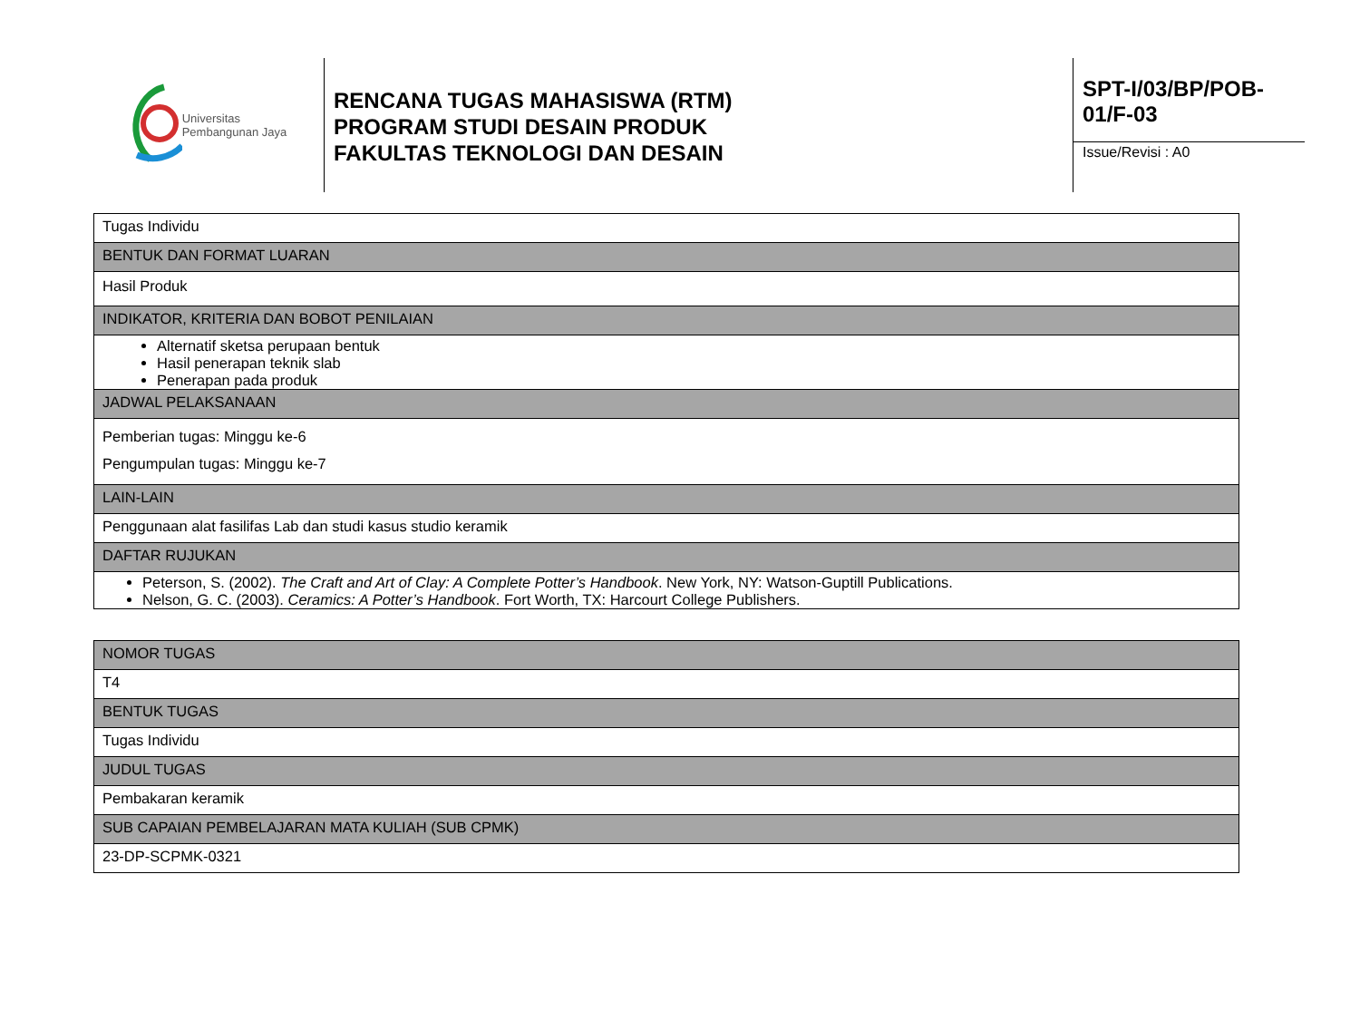Universitas
Pembangunan Jaya
RENCANA TUGAS MAHASISWA (RTM)
PROGRAM STUDI DESAIN PRODUK
FAKULTAS TEKNOLOGI DAN DESAIN
SPT-I/03/BP/POB-01/F-03
Issue/Revisi : A0
| Tugas Individu |
| BENTUK DAN FORMAT LUARAN |
| Hasil Produk |
| INDIKATOR, KRITERIA DAN BOBOT PENILAIAN |
| Alternatif sketsa perupaan bentuk Hasil penerapan teknik slab Penerapan pada produk |
| JADWAL PELAKSANAAN |
| Pemberian tugas: Minggu ke-6 Pengumpulan tugas: Minggu ke-7 |
| LAIN-LAIN |
| Penggunaan alat fasilifas Lab dan studi kasus studio keramik |
| DAFTAR RUJUKAN |
| Peterson, S. (2002). The Craft and Art of Clay: A Complete Potter’s Handbook . New York, NY: Watson-Guptill Publications. Nelson, G. C. (2003). Ceramics: A Potter’s Handbook . Fort Worth, TX: Harcourt College Publishers. |
| NOMOR TUGAS |
| T4 |
| BENTUK TUGAS |
| Tugas Individu |
| JUDUL TUGAS |
| Pembakaran keramik |
| SUB CAPAIAN PEMBELAJARAN MATA KULIAH (SUB CPMK) |
| 23-DP-SCPMK-0321 |